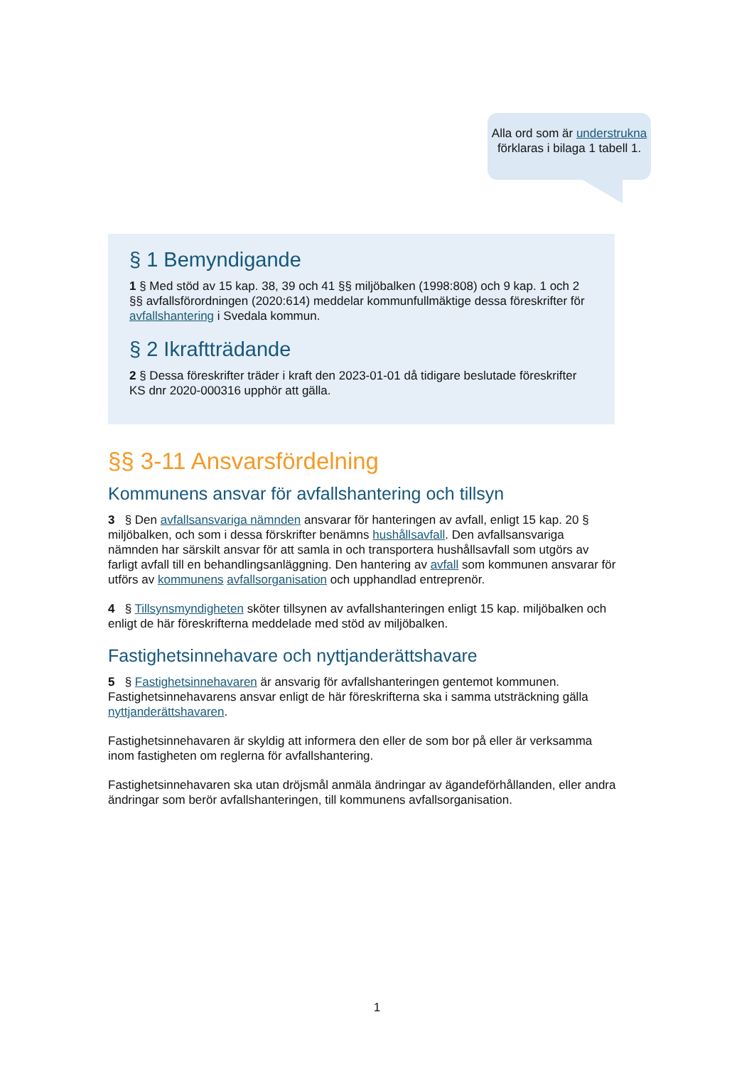Alla ord som är understrukna förklaras i bilaga 1 tabell 1.
§ 1 Bemyndigande
1 § Med stöd av 15 kap. 38, 39 och 41 §§ miljöbalken (1998:808) och 9 kap. 1 och 2 §§ avfallsförordningen (2020:614) meddelar kommunfullmäktige dessa föreskrifter för avfallshantering i Svedala kommun.
§ 2 Ikraftträdande
2 § Dessa föreskrifter träder i kraft den 2023-01-01 då tidigare beslutade föreskrifter KS dnr 2020-000316 upphör att gälla.
§§ 3-11 Ansvarsfördelning
Kommunens ansvar för avfallshantering och tillsyn
3 § Den avfallsansvariga nämnden ansvarar för hanteringen av avfall, enligt 15 kap. 20 § miljöbalken, och som i dessa förskrifter benämns hushållsavfall. Den avfallsansvariga nämnden har särskilt ansvar för att samla in och transportera hushållsavfall som utgörs av farligt avfall till en behandlingsanläggning. Den hantering av avfall som kommunen ansvarar för utförs av kommunens avfallsorganisation och upphandlad entreprenör.
4 § Tillsynsmyndigheten sköter tillsynen av avfallshanteringen enligt 15 kap. miljöbalken och enligt de här föreskrifterna meddelade med stöd av miljöbalken.
Fastighetsinnehavare och nyttjanderättshavare
5 § Fastighetsinnehavaren är ansvarig för avfallshanteringen gentemot kommunen. Fastighetsinnehavarens ansvar enligt de här föreskrifterna ska i samma utsträckning gälla nyttjanderättshavaren.
Fastighetsinnehavaren är skyldig att informera den eller de som bor på eller är verksamma inom fastigheten om reglerna för avfallshantering.
Fastighetsinnehavaren ska utan dröjsmål anmäla ändringar av ägandeförhållanden, eller andra ändringar som berör avfallshanteringen, till kommunens avfallsorganisation.
1